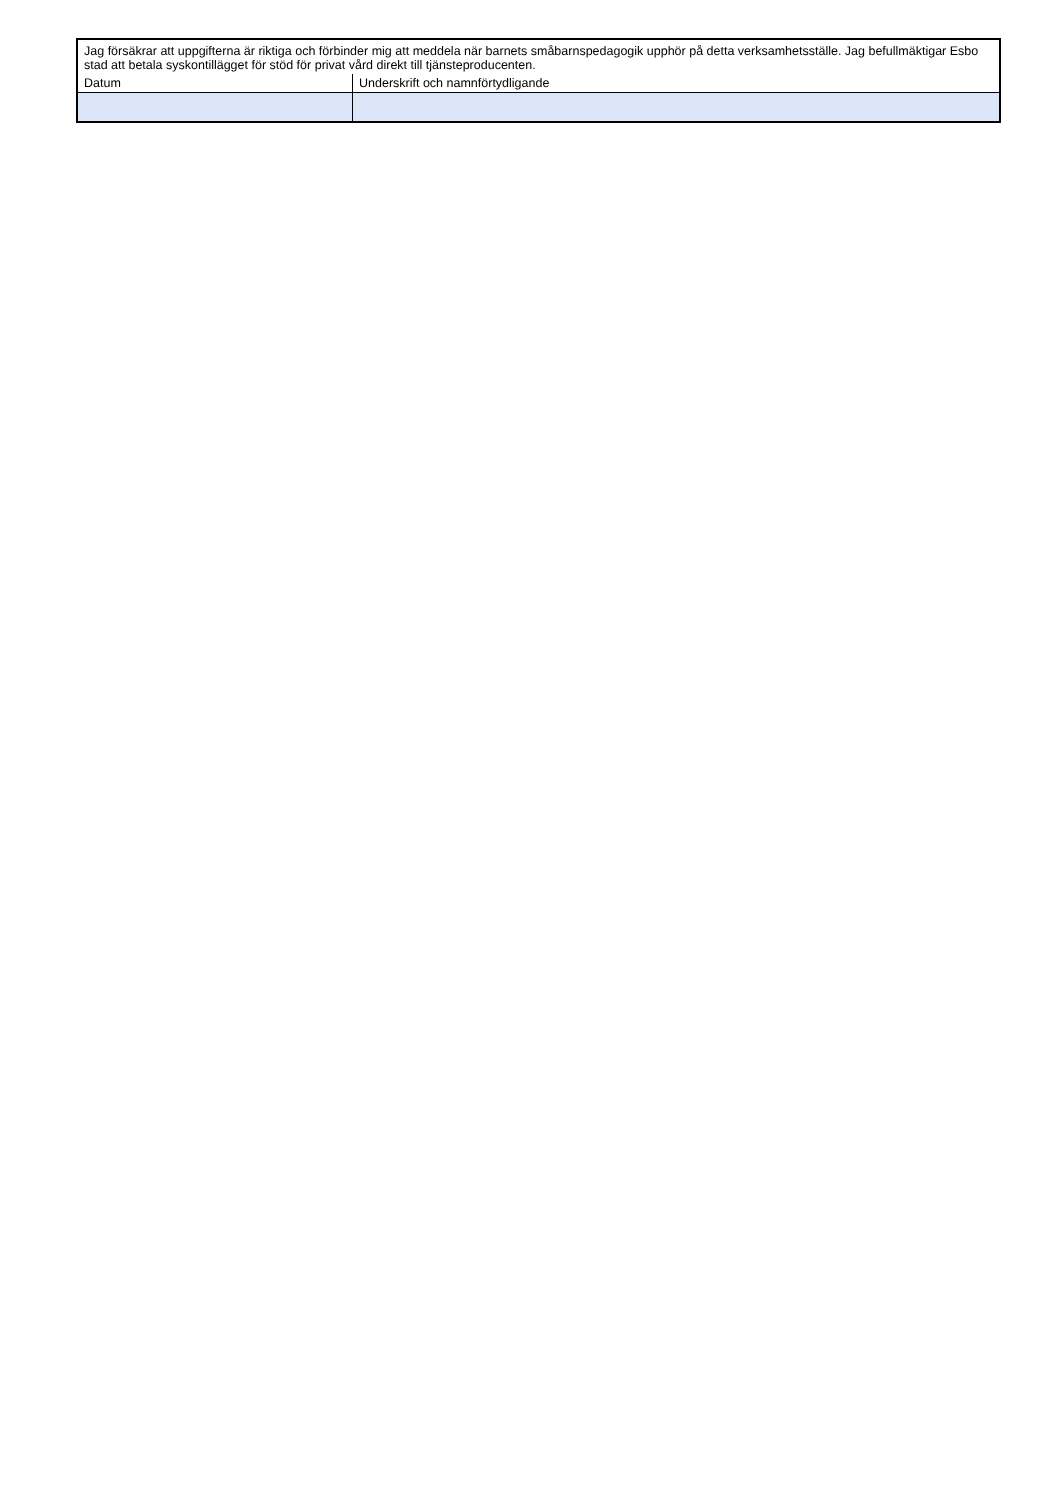| Jag försäkrar att uppgifterna är riktiga och förbinder mig att meddela när barnets småbarnspedagogik upphör på detta verksamhetsställe. Jag befullmäktigar Esbo stad att betala syskontillägget för stöd för privat vård direkt till tjänsteproducenten. | |
| Datum | Underskrift och namnförtydligande |